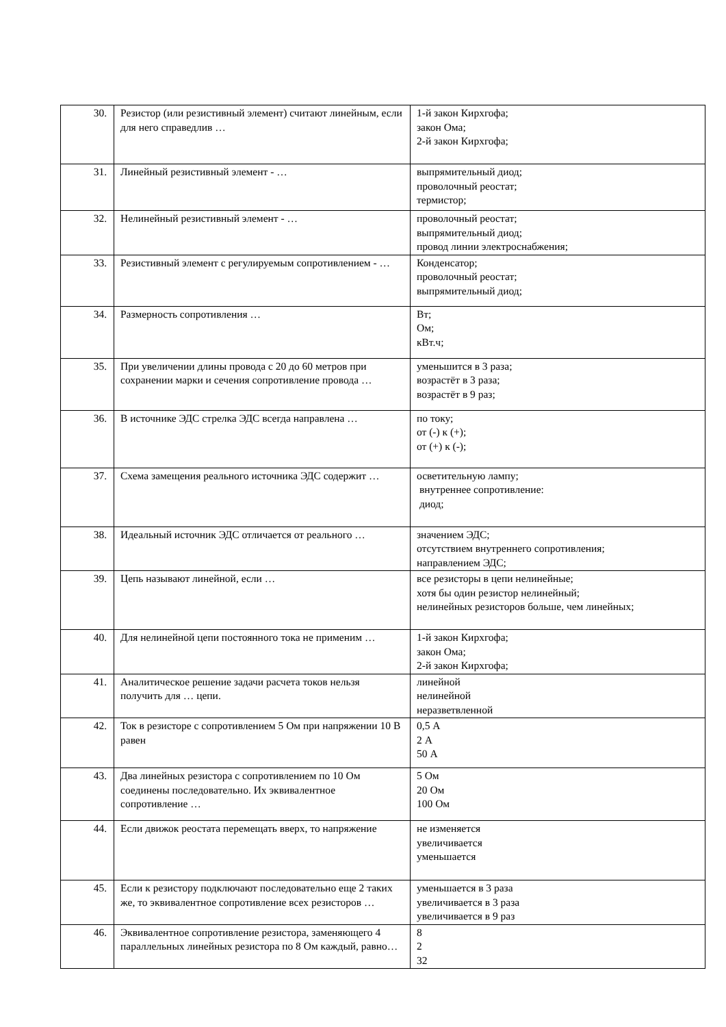| 30. | Резистор (или резистивный элемент) считают линейным, если для него справедлив … | 1-й закон Кирхгофа; закон Ома; 2-й закон Кирхгофа; |
| 31. | Линейный резистивный элемент - … | выпрямительный диод; проволочный реостат; термистор; |
| 32. | Нелинейный резистивный элемент - … | проволочный реостат; выпрямительный диод; провод линии электроснабжения; |
| 33. | Резистивный элемент с регулируемым сопротивлением - … | Конденсатор; проволочный реостат; выпрямительный диод; |
| 34. | Размерность сопротивления … | Вт; Ом; кВт.ч; |
| 35. | При увеличении длины провода с 20 до 60 метров при сохранении марки и сечения сопротивление провода … | уменьшится в 3 раза; возрастёт в 3 раза; возрастёт в 9 раз; |
| 36. | В источнике ЭДС стрелка ЭДС всегда направлена … | по току; от (-) к (+); от (+) к (-); |
| 37. | Схема замещения реального источника ЭДС содержит … | осветительную лампу; внутреннее сопротивление: диод; |
| 38. | Идеальный источник ЭДС отличается от реального … | значением ЭДС; отсутствием внутреннего сопротивления; направлением ЭДС; |
| 39. | Цепь называют линейной, если … | все резисторы в цепи нелинейные; хотя бы один резистор нелинейный; нелинейных резисторов больше, чем линейных; |
| 40. | Для нелинейной цепи постоянного тока не применим … | 1-й закон Кирхгофа; закон Ома; 2-й закон Кирхгофа; |
| 41. | Аналитическое решение задачи расчета токов нельзя получить для … цепи. | линейной нелинейной неразветвленной |
| 42. | Ток в резисторе с сопротивлением 5 Ом при напряжении 10 В равен | 0,5 А 2 А 50 А |
| 43. | Два линейных резистора с сопротивлением по 10 Ом соединены последовательно. Их эквивалентное сопротивление … | 5 Ом 20 Ом 100 Ом |
| 44. | Если движок реостата перемещать вверх, то напряжение | не изменяется увеличивается уменьшается |
| 45. | Если к резистору подключают последовательно еще 2 таких же, то эквивалентное сопротивление всех резисторов … | уменьшается в 3 раза увеличивается в 3 раза увеличивается в 9 раз |
| 46. | Эквивалентное сопротивление резистора, заменяющего 4 параллельных линейных резистора по 8 Ом каждый, равно… | 8 2 32 |